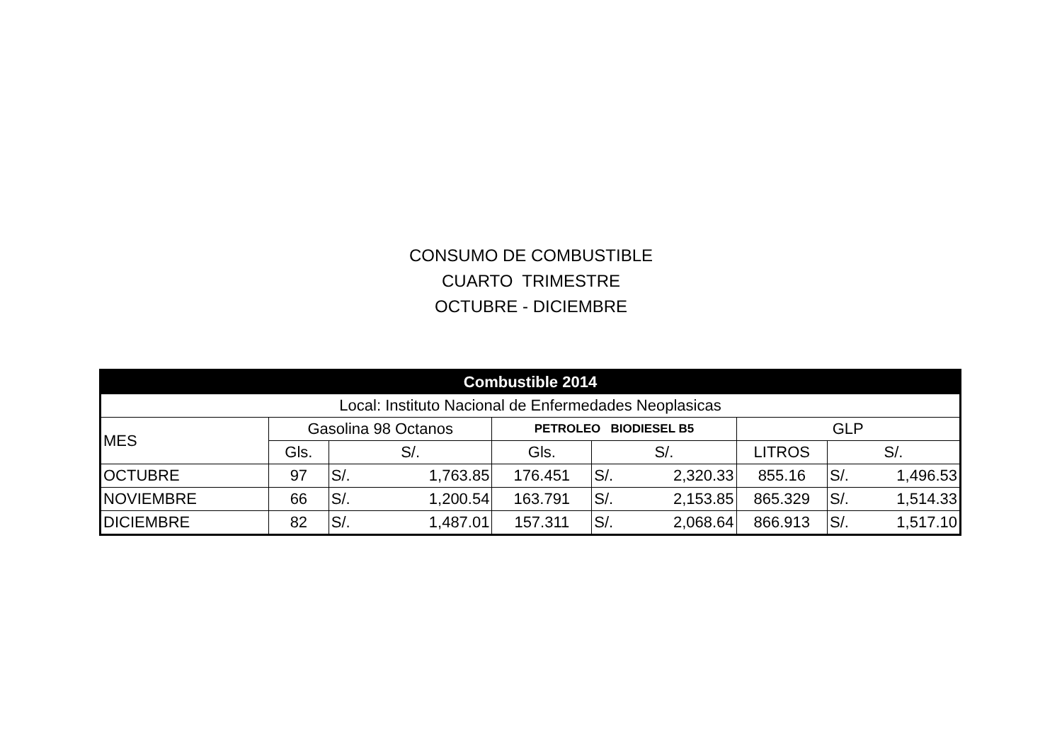CONSUMO DE COMBUSTIBLE
CUARTO TRIMESTRE
OCTUBRE - DICIEMBRE
| Combustible 2014 | | | | | | | | | |
| --- | --- | --- | --- | --- | --- | --- | --- | --- | --- |
| Local: Instituto Nacional de Enfermedades Neoplasicas | | | | | | | | | |
| MES | Gasolina 98 Octanos | | | PETROLEO BIODIESEL B5 | | | GLP | | |
| | Gls. | S/. | | Gls. | S/. | | LITROS | S/. | |
| OCTUBRE | 97 | S/. | 1,763.85 | 176.451 | S/. | 2,320.33 | 855.16 | S/. | 1,496.53 |
| NOVIEMBRE | 66 | S/. | 1,200.54 | 163.791 | S/. | 2,153.85 | 865.329 | S/. | 1,514.33 |
| DICIEMBRE | 82 | S/. | 1,487.01 | 157.311 | S/. | 2,068.64 | 866.913 | S/. | 1,517.10 |